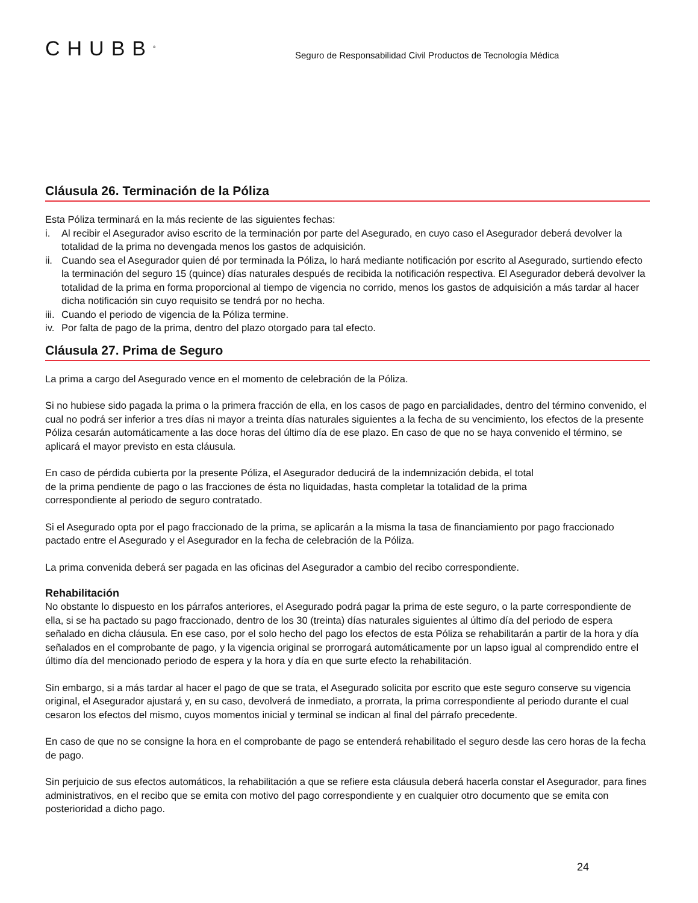CHUBB<sup>®</sup>
Seguro de Responsabilidad Civil Productos de Tecnología Médica
Cláusula 26. Terminación de la Póliza
Esta Póliza terminará en la más reciente de las siguientes fechas:
i. Al recibir el Asegurador aviso escrito de la terminación por parte del Asegurado, en cuyo caso el Asegurador deberá devolver la totalidad de la prima no devengada menos los gastos de adquisición.
ii.
Cuando sea el Asegurador quien dé por terminada la Póliza, lo hará mediante notificación por escrito al Asegurado, surtiendo efecto la terminación del seguro 15 (quince) días naturales después de recibida la notificación respectiva. El Asegurador deberá devolver la totalidad de la prima en forma proporcional al tiempo de vigencia no corrido, menos los gastos de adquisición a más tardar al hacer dicha notificación sin cuyo requisito se tendrá por no hecha.
iii.
Cuando el periodo de vigencia de la Póliza termine.
iv.
Por falta de pago de la prima, dentro del plazo otorgado para tal efecto.
Cláusula 27. Prima de Seguro
La prima a cargo del Asegurado vence en el momento de celebración de la Póliza.
Si no hubiese sido pagada la prima o la primera fracción de ella, en los casos de pago en parcialidades, dentro del término convenido, el cual no podrá ser inferior a tres días ni mayor a treinta días naturales siguientes a la fecha de su vencimiento, los efectos de la presente Póliza cesarán automáticamente a las doce horas del último día de ese plazo. En caso de que no se haya convenido el término, se aplicará el mayor previsto en esta cláusula.
En caso de pérdida cubierta por la presente Póliza, el Asegurador deducirá de la indemnización debida, el total
de la prima pendiente de pago o las fracciones de ésta no liquidadas, hasta completar la totalidad de la prima
correspondiente al periodo de seguro contratado.
Si el Asegurado opta por el pago fraccionado de la prima, se aplicarán a la misma la tasa de financiamiento por pago fraccionado pactado entre el Asegurado y el Asegurador en la fecha de celebración de la Póliza.
La prima convenida deberá ser pagada en las oficinas del Asegurador a cambio del recibo correspondiente.
Rehabilitación
No obstante lo dispuesto en los párrafos anteriores, el Asegurado podrá pagar la prima de este seguro, o la parte correspondiente de ella, si se ha pactado su pago fraccionado, dentro de los 30 (treinta) días naturales siguientes al último día del periodo de espera señalado en dicha cláusula. En ese caso, por el solo hecho del pago los efectos de esta Póliza se rehabilitarán a partir de la hora y día señalados en el comprobante de pago, y la vigencia original se prorrogará automáticamente por un lapso igual al comprendido entre el último día del mencionado periodo de espera y la hora y día en que surte efecto la rehabilitación.
Sin embargo, si a más tardar al hacer el pago de que se trata, el Asegurado solicita por escrito que este seguro conserve su vigencia original, el Asegurador ajustará y, en su caso, devolverá de inmediato, a prorrata, la prima correspondiente al periodo durante el cual cesaron los efectos del mismo, cuyos momentos inicial y terminal se indican al final del párrafo precedente.
En caso de que no se consigne la hora en el comprobante de pago se entenderá rehabilitado el seguro desde las cero horas de la fecha de pago.
Sin perjuicio de sus efectos automáticos, la rehabilitación a que se refiere esta cláusula deberá hacerla constar el Asegurador, para fines administrativos, en el recibo que se emita con motivo del pago correspondiente y en cualquier otro documento que se emita con posterioridad a dicho pago.
24